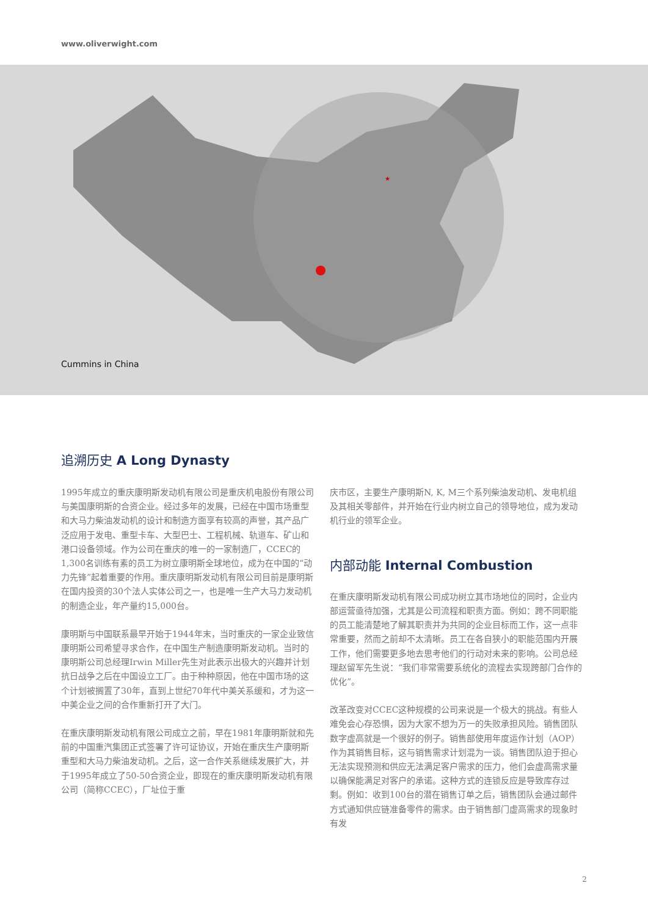www.oliverwight.com
★
Cummins in China
追溯历史 A Long Dynasty
1995年成立的重庆康明斯发动机有限公司是重庆机电股份有限公司与美国康明斯的合资企业。经过多年的发展，已经在中国市场重型和大马力柴油发动机的设计和制造方面享有较高的声誉，其产品广泛应用于发电、重型卡车、大型巴士、工程机械、轨道车、矿山和港口设备领域。作为公司在重庆的唯一的一家制造厂，CCEC的1,300名训练有素的员工为树立康明斯全球地位，成为在中国的“动力先锋”起着重要的作用。重庆康明斯发动机有限公司目前是康明斯在国内投资的30个法人实体公司之一，也是唯一生产大马力发动机的制造企业，年产量约15,000台。
康明斯与中国联系最早开始于1944年末，当时重庆的一家企业致信康明斯公司希望寻求合作，在中国生产制造康明斯发动机。当时的康明斯公司总经理Irwin Miller先生对此表示出极大的兴趣并计划抗日战争之后在中国设立工厂。由于种种原因，他在中国市场的这个计划被搁置了30年，直到上世纪70年代中美关系缓和，才为这一中美企业之间的合作重新打开了大门。
在重庆康明斯发动机有限公司成立之前，早在1981年康明斯就和先前的中国重汽集团正式签署了许可证协议，开始在重庆生产康明斯重型和大马力柴油发动机。之后，这一合作关系继续发展扩大，并于1995年成立了50-50合资企业，即现在的重庆康明斯发动机有限公司（简称CCEC），厂址位于重
庆市区，主要生产康明斯N, K, M三个系列柴油发动机、发电机组及其相关零部件，并开始在行业内树立自己的领导地位，成为发动机行业的领军企业。
内部动能 Internal Combustion
在重庆康明斯发动机有限公司成功树立其市场地位的同时，企业内部运营亟待加强，尤其是公司流程和职责方面。例如：跨不同职能的员工能清楚地了解其职责并为共同的企业目标而工作，这一点非常重要，然而之前却不太清晰。员工在各自狭小的职能范围内开展工作，他们需要更多地去思考他们的行动对未来的影响。公司总经理赵留军先生说：“我们非常需要系统化的流程去实现跨部门合作的优化”。
改革改变对CCEC这种规模的公司来说是一个极大的挑战。有些人难免会心存恐惧，因为大家不想为万一的失败承担风险。销售团队数字虚高就是一个很好的例子。销售部使用年度运作计划（AOP）作为其销售目标，这与销售需求计划混为一谈。销售团队迫于担心无法实现预测和供应无法满足客户需求的压力，他们会虚高需求量以确保能满足对客户的承诺。这种方式的连锁反应是导致库存过剩。例如：收到100台的潜在销售订单之后，销售团队会通过邮件方式通知供应链准备零件的需求。由于销售部门虚高需求的现象时有发
2